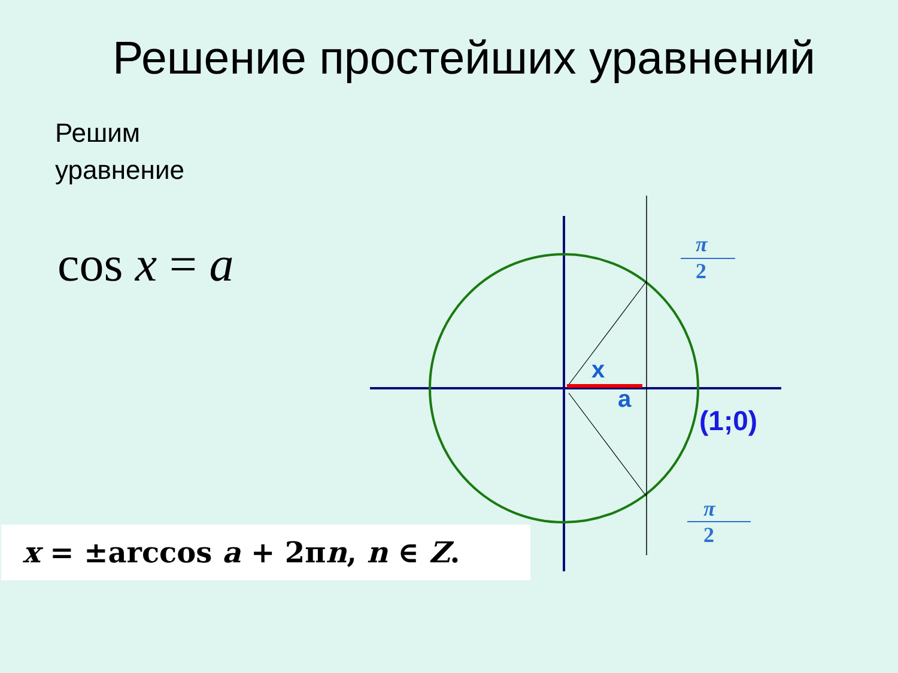Решение простейших уравнений
Решим
уравнение
cos x = a
x
a
(1;0)
π
2
π
2
x = ±arccos a + 2πn, n ∈ Z.